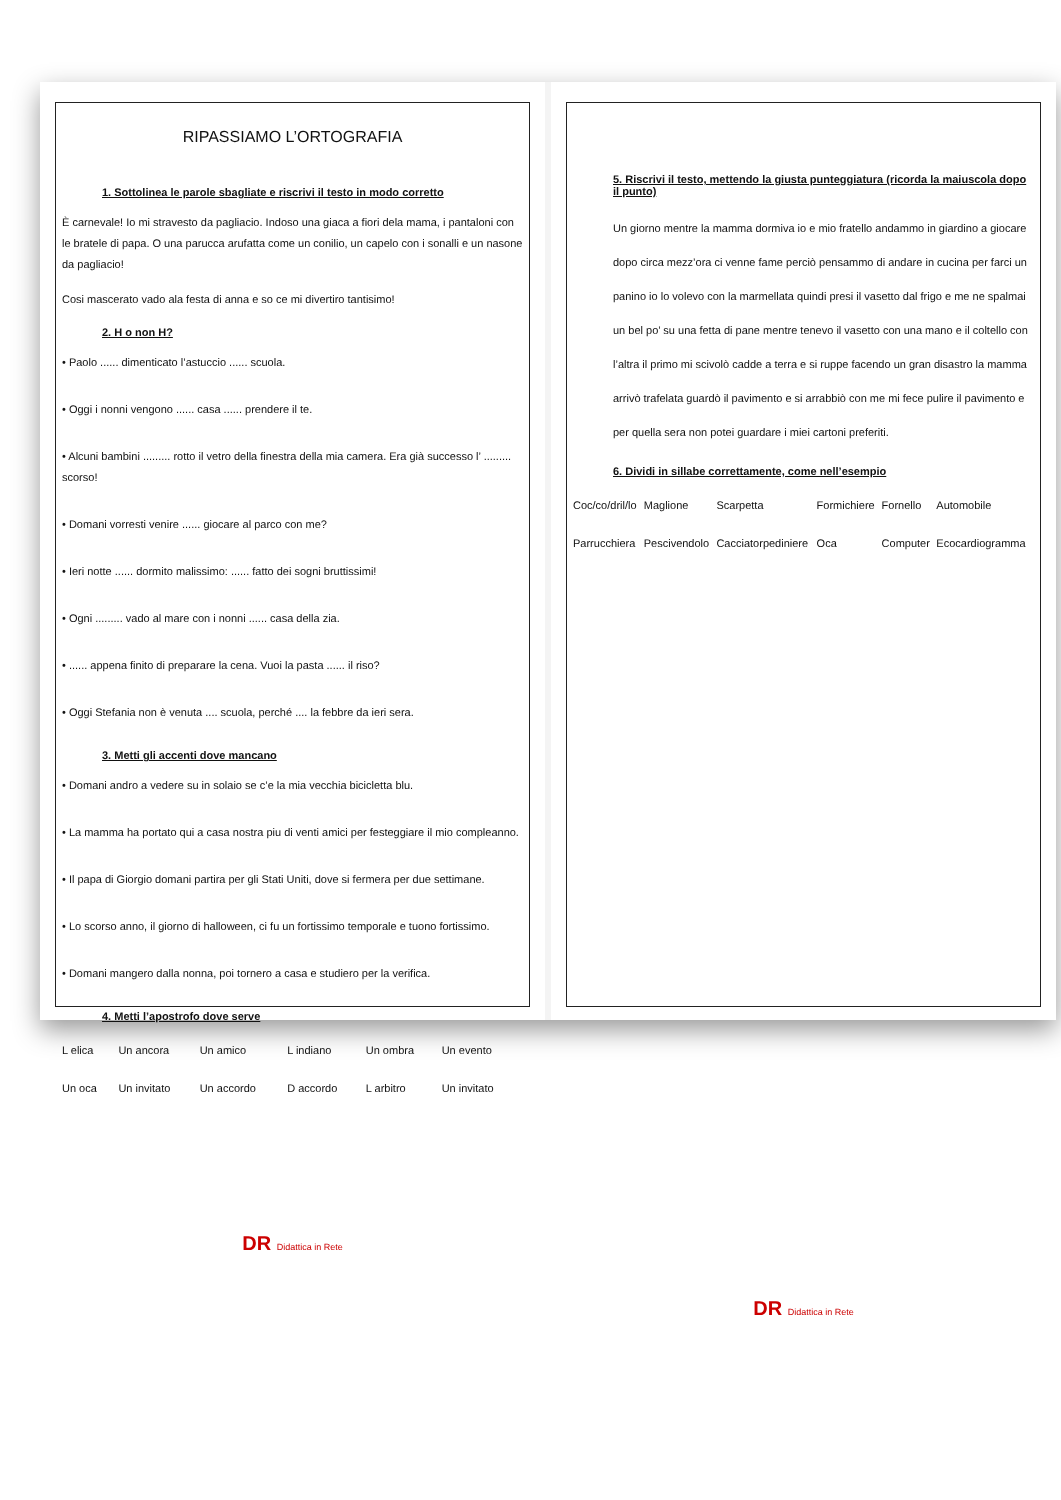RIPASSIAMO L’ORTOGRAFIA
1. Sottolinea le parole sbagliate e riscrivi il testo in modo corretto
È carnevale! Io mi stravesto da pagliacio. Indoso una giaca a fiori dela mama, i pantaloni con le bratele di papa. O una parucca arufatta come un conilio, un capelo con i sonalli e un nasone da pagliacio!
Cosi mascerato vado ala festa di anna e so ce mi divertiro tantisimo!
2. H o non H?
• Paolo ...... dimenticato l’astuccio ...... scuola.
• Oggi i nonni vengono ...... casa ...... prendere il te.
• Alcuni bambini ......... rotto il vetro della finestra della mia camera. Era già successo l’ ......... scorso!
• Domani vorresti venire ...... giocare al parco con me?
• Ieri notte ...... dormito malissimo: ...... fatto dei sogni bruttissimi!
• Ogni ......... vado al mare con i nonni ...... casa della zia.
• ...... appena finito di preparare la cena. Vuoi la pasta ...... il riso?
• Oggi Stefania non è venuta .... scuola, perché .... la febbre da ieri sera.
3. Metti gli accenti dove mancano
• Domani andro a vedere su in solaio se c’e la mia vecchia bicicletta blu.
• La mamma ha portato qui a casa nostra piu di venti amici per festeggiare il mio compleanno.
• Il papa di Giorgio domani partira per gli Stati Uniti, dove si fermera per due settimane.
• Lo scorso anno, il giorno di halloween, ci fu un fortissimo temporale e tuono fortissimo.
• Domani mangero dalla nonna, poi tornero a casa e studiero per la verifica.
4. Metti l’apostrofo dove serve
| L elica | Un ancora | Un amico | L indiano | Un ombra | Un evento |
| Un oca | Un invitato | Un accordo | D accordo | L arbitro | Un invitato |
DR Didattica in Rete
5. Riscrivi il testo, mettendo la giusta punteggiatura (ricorda la maiuscola dopo il punto)
Un giorno mentre la mamma dormiva io e mio fratello andammo in giardino a giocare dopo circa mezz’ora ci venne fame perciò pensammo di andare in cucina per farci un panino io lo volevo con la marmellata quindi presi il vasetto dal frigo e me ne spalmai un bel po’ su una fetta di pane mentre tenevo il vasetto con una mano e il coltello con l’altra il primo mi scivolò cadde a terra e si ruppe facendo un gran disastro la mamma arrivò trafelata guardò il pavimento e si arrabbiò con me mi fece pulire il pavimento e per quella sera non potei guardare i miei cartoni preferiti.
6. Dividi in sillabe correttamente, come nell’esempio
| Coc/co/dril/lo | Maglione | Scarpetta | Formichiere | Fornello | Automobile |
| Parrucchiera | Pescivendolo | Cacciatorpediniere | Oca | Computer | Ecocardiogramma |
DR Didattica in Rete